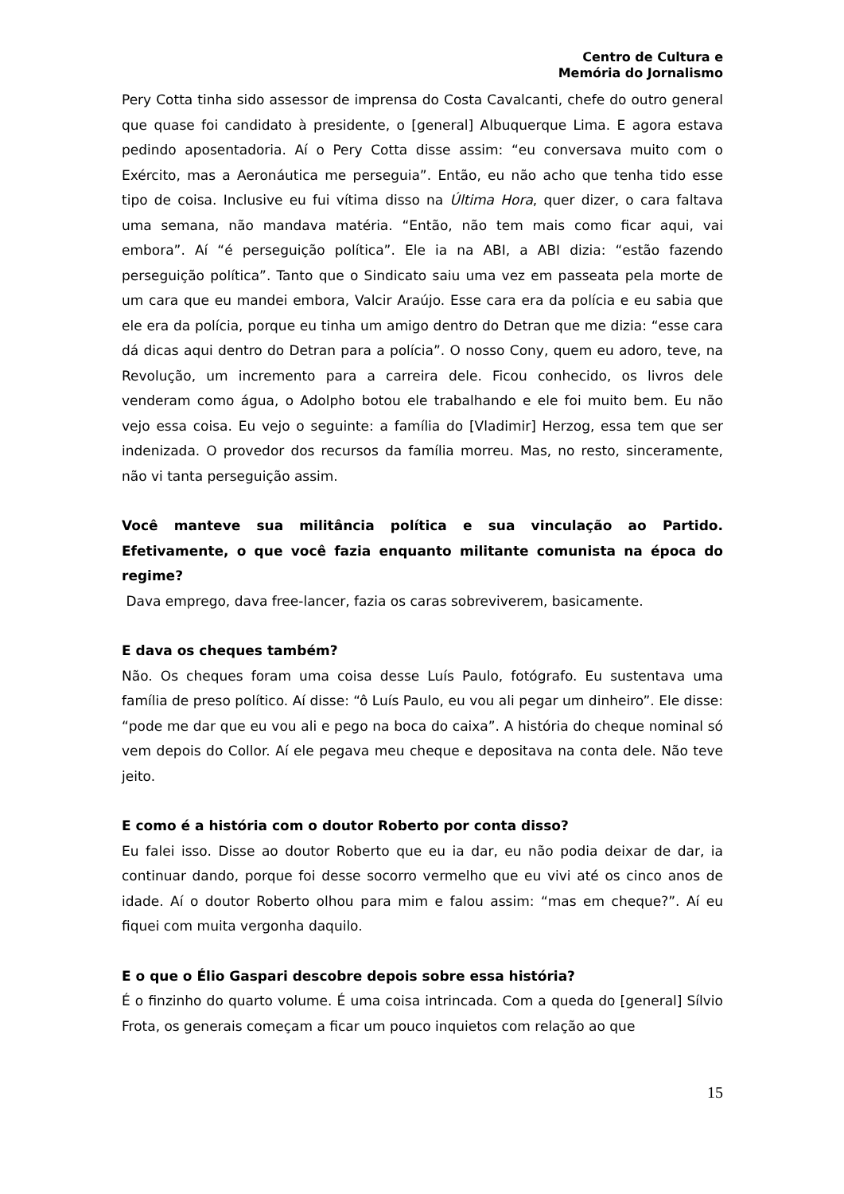Centro de Cultura e
Memória do Jornalismo
Pery Cotta tinha sido assessor de imprensa do Costa Cavalcanti, chefe do outro general que quase foi candidato à presidente, o [general] Albuquerque Lima. E agora estava pedindo aposentadoria. Aí o Pery Cotta disse assim: “eu conversava muito com o Exército, mas a Aeronáutica me perseguia”. Então, eu não acho que tenha tido esse tipo de coisa. Inclusive eu fui vítima disso na Última Hora, quer dizer, o cara faltava uma semana, não mandava matéria. “Então, não tem mais como ficar aqui, vai embora”. Aí “é perseguição política”. Ele ia na ABI, a ABI dizia: “estão fazendo perseguição política”. Tanto que o Sindicato saiu uma vez em passeata pela morte de um cara que eu mandei embora, Valcir Araújo. Esse cara era da polícia e eu sabia que ele era da polícia, porque eu tinha um amigo dentro do Detran que me dizia: “esse cara dá dicas aqui dentro do Detran para a polícia”. O nosso Cony, quem eu adoro, teve, na Revolução, um incremento para a carreira dele. Ficou conhecido, os livros dele venderam como água, o Adolpho botou ele trabalhando e ele foi muito bem. Eu não vejo essa coisa. Eu vejo o seguinte: a família do [Vladimir] Herzog, essa tem que ser indenizada. O provedor dos recursos da família morreu. Mas, no resto, sinceramente, não vi tanta perseguição assim.
Você manteve sua militância política e sua vinculação ao Partido. Efetivamente, o que você fazia enquanto militante comunista na época do regime?
Dava emprego, dava free-lancer, fazia os caras sobreviverem, basicamente.
E dava os cheques também?
Não. Os cheques foram uma coisa desse Luís Paulo, fotógrafo. Eu sustentava uma família de preso político. Aí disse: “ô Luís Paulo, eu vou ali pegar um dinheiro”. Ele disse: “pode me dar que eu vou ali e pego na boca do caixa”. A história do cheque nominal só vem depois do Collor. Aí ele pegava meu cheque e depositava na conta dele. Não teve jeito.
E como é a história com o doutor Roberto por conta disso?
Eu falei isso. Disse ao doutor Roberto que eu ia dar, eu não podia deixar de dar, ia continuar dando, porque foi desse socorro vermelho que eu vivi até os cinco anos de idade. Aí o doutor Roberto olhou para mim e falou assim: “mas em cheque?”. Aí eu fiquei com muita vergonha daquilo.
E o que o Élio Gaspari descobre depois sobre essa história?
É o finzinho do quarto volume. É uma coisa intrincada. Com a queda do [general] Sílvio Frota, os generais começam a ficar um pouco inquietos com relação ao que
15